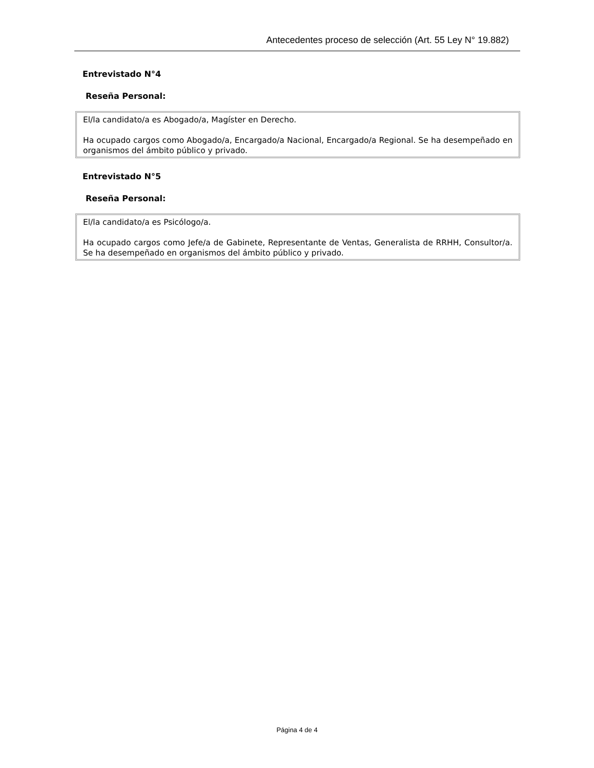Antecedentes proceso de selección (Art. 55 Ley N° 19.882)
Entrevistado N°4
Reseña Personal:
El/la candidato/a es Abogado/a, Magíster en Derecho.
Ha ocupado cargos como Abogado/a, Encargado/a Nacional, Encargado/a Regional. Se ha desempeñado en organismos del ámbito público y privado.
Entrevistado N°5
Reseña Personal:
El/la candidato/a es Psicólogo/a.
Ha ocupado cargos como Jefe/a de Gabinete, Representante de Ventas, Generalista de RRHH, Consultor/a. Se ha desempeñado en organismos del ámbito público y privado.
Página 4 de 4